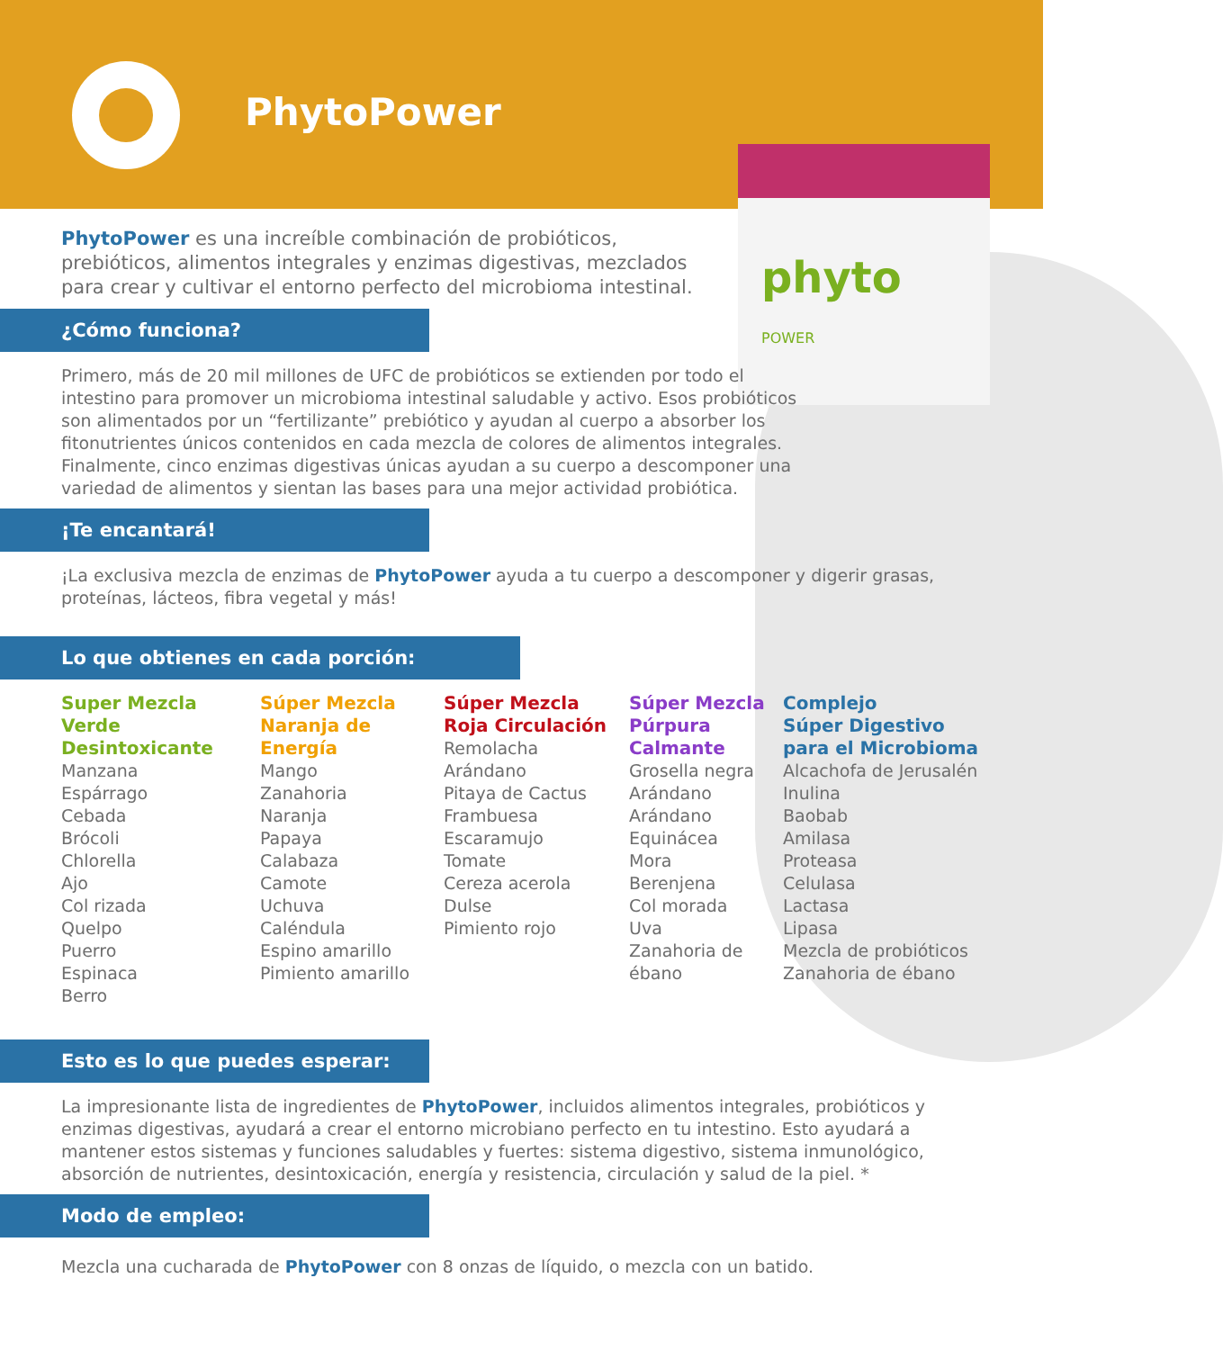PhytoPower
phyto
POWER
PhytoPower es una increíble combinación de probióticos, prebióticos, alimentos integrales y enzimas digestivas, mezclados para crear y cultivar el entorno perfecto del microbioma intestinal.
¿Cómo funciona?
Primero, más de 20 mil millones de UFC de probióticos se extienden por todo el intestino para promover un microbioma intestinal saludable y activo. Esos probióticos son alimentados por un “fertilizante” prebiótico y ayudan al cuerpo a absorber los fitonutrientes únicos contenidos en cada mezcla de colores de alimentos integrales. Finalmente, cinco enzimas digestivas únicas ayudan a su cuerpo a descomponer una variedad de alimentos y sientan las bases para una mejor actividad probiótica.
¡Te encantará!
¡La exclusiva mezcla de enzimas de PhytoPower ayuda a tu cuerpo a descomponer y digerir grasas, proteínas, lácteos, fibra vegetal y más!
Lo que obtienes en cada porción:
Super Mezcla Verde Desintoxicante
Manzana
Espárrago
Cebada
Brócoli
Chlorella
Ajo
Col rizada
Quelpo
Puerro
Espinaca
Berro
Súper Mezcla Naranja de Energía
Mango
Zanahoria
Naranja
Papaya
Calabaza
Camote
Uchuva
Caléndula
Espino amarillo
Pimiento amarillo
Súper Mezcla Roja Circulación
Remolacha
Arándano
Pitaya de Cactus
Frambuesa
Escaramujo
Tomate
Cereza acerola
Dulse
Pimiento rojo
Súper Mezcla Púrpura Calmante
Grosella negra
Arándano
Arándano
Equinácea
Mora
Berenjena
Col morada
Uva
Zanahoria de ébano
Complejo
Súper Digestivo
para el Microbioma
Alcachofa de Jerusalén
Inulina
Baobab
Amilasa
Proteasa
Celulasa
Lactasa
Lipasa
Mezcla de probióticos
Zanahoria de ébano
Esto es lo que puedes esperar:
La impresionante lista de ingredientes de PhytoPower, incluidos alimentos integrales, probióticos y enzimas digestivas, ayudará a crear el entorno microbiano perfecto en tu intestino. Esto ayudará a mantener estos sistemas y funciones saludables y fuertes: sistema digestivo, sistema inmunológico, absorción de nutrientes, desintoxicación, energía y resistencia, circulación y salud de la piel. *
Modo de empleo:
Mezcla una cucharada de PhytoPower con 8 onzas de líquido, o mezcla con un batido.